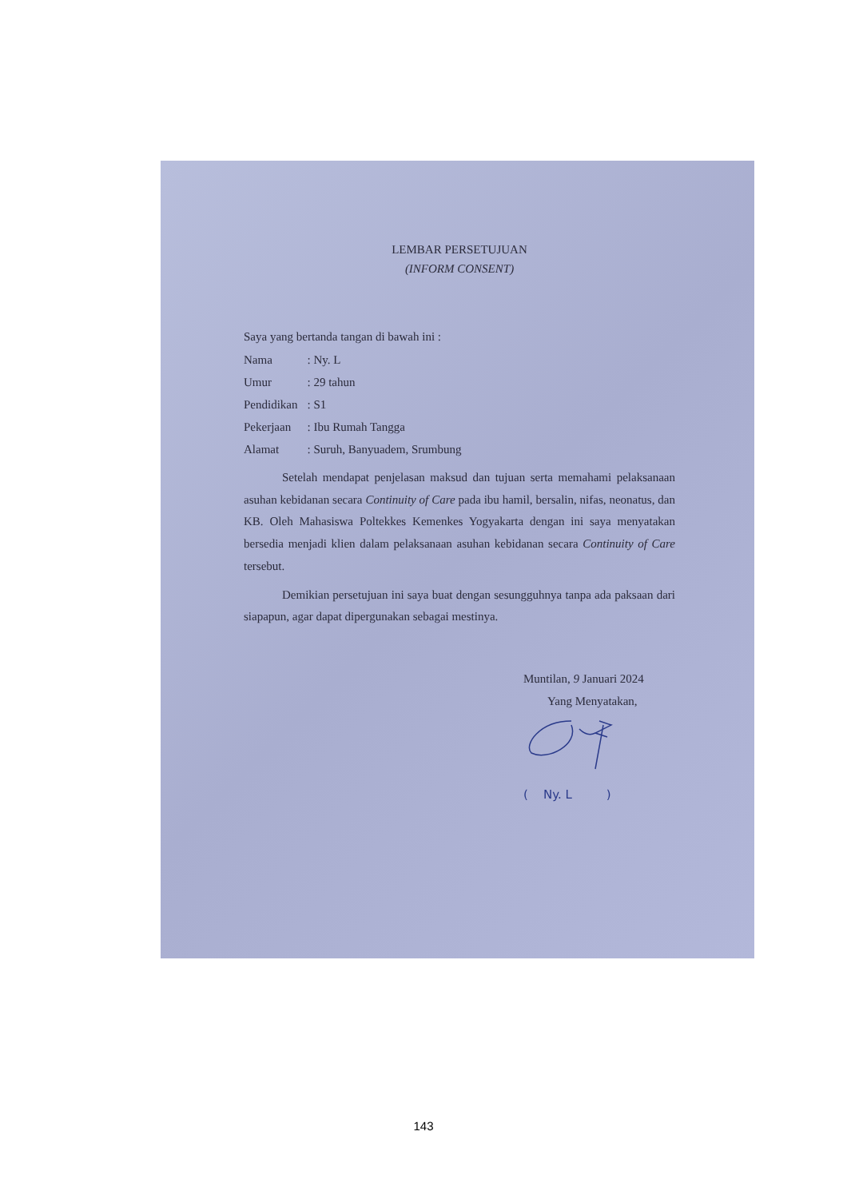LEMBAR PERSETUJUAN
(INFORM CONSENT)
Saya yang bertanda tangan di bawah ini :
| Nama | : Ny. L |
| Umur | : 29 tahun |
| Pendidikan | : S1 |
| Pekerjaan | : Ibu Rumah Tangga |
| Alamat | : Suruh, Banyuadem, Srumbung |
Setelah mendapat penjelasan maksud dan tujuan serta memahami pelaksanaan asuhan kebidanan secara Continuity of Care pada ibu hamil, bersalin, nifas, neonatus, dan KB. Oleh Mahasiswa Poltekkes Kemenkes Yogyakarta dengan ini saya menyatakan bersedia menjadi klien dalam pelaksanaan asuhan kebidanan secara Continuity of Care tersebut.
Demikian persetujuan ini saya buat dengan sesungguhnya tanpa ada paksaan dari siapapun, agar dapat dipergunakan sebagai mestinya.
Muntilan, 9 Januari 2024
Yang Menyatakan,
( Ny. L )
143